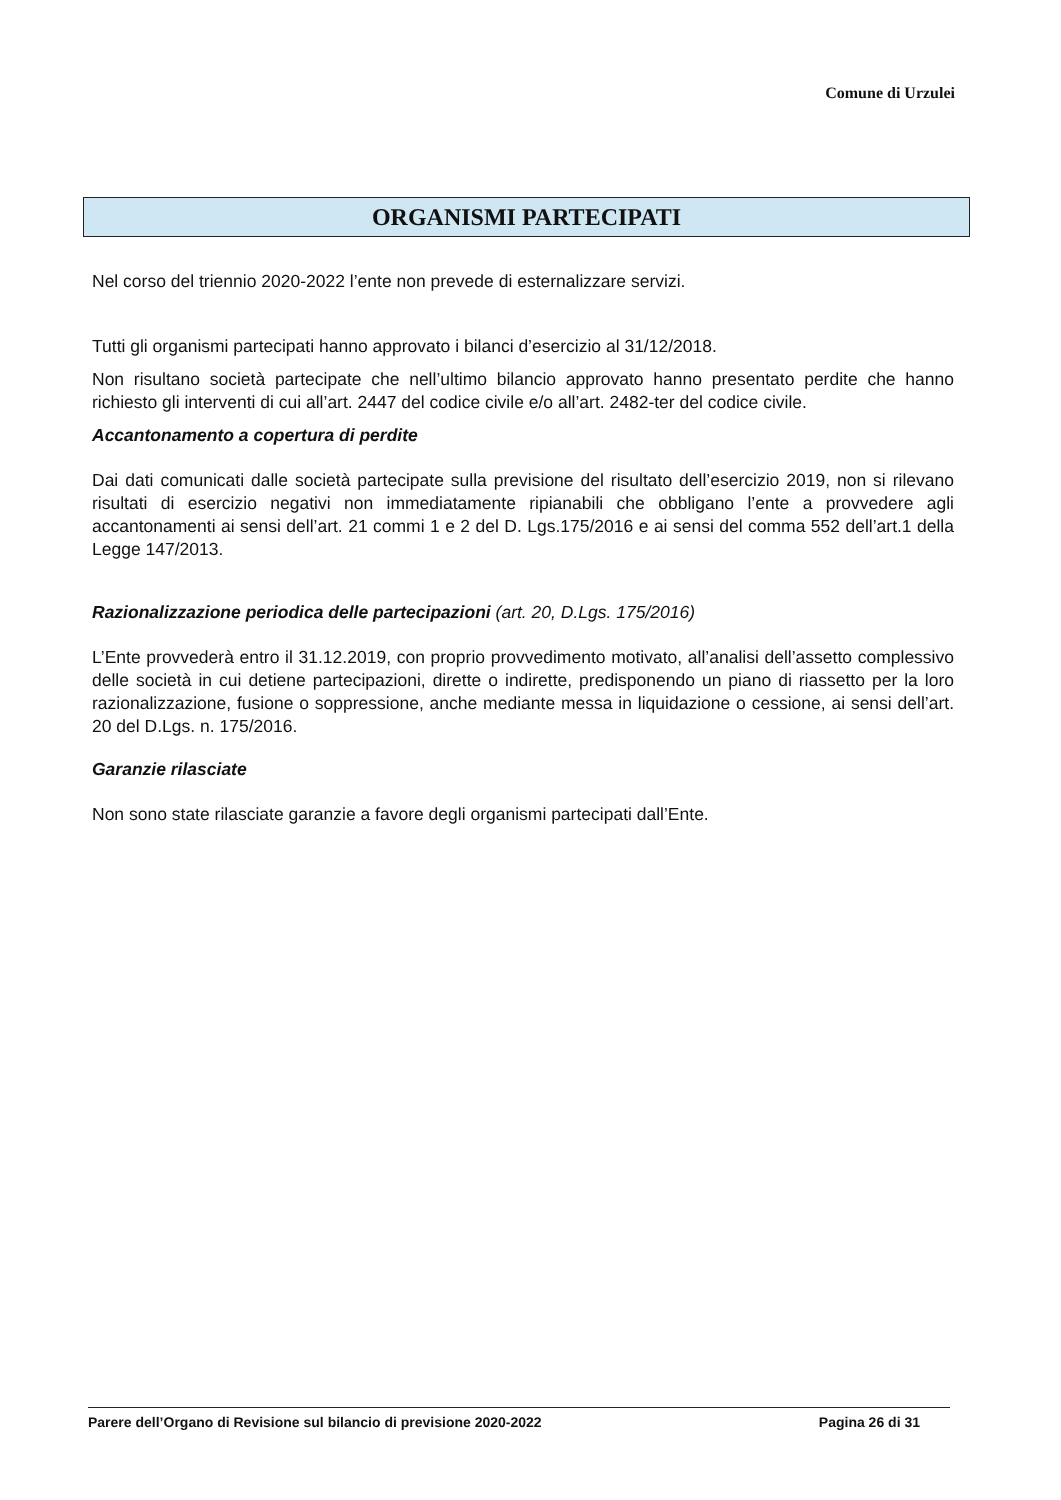Comune di Urzulei
ORGANISMI PARTECIPATI
Nel corso del triennio 2020-2022 l’ente non prevede di esternalizzare servizi.
Tutti gli organismi partecipati hanno approvato i bilanci d’esercizio al 31/12/2018.
Non risultano società partecipate che nell’ultimo bilancio approvato hanno presentato perdite che hanno richiesto gli interventi di cui all’art. 2447 del codice civile e/o all’art. 2482-ter del codice civile.
Accantonamento a copertura di perdite
Dai dati comunicati dalle società partecipate sulla previsione del risultato dell’esercizio 2019, non si rilevano risultati di esercizio negativi non immediatamente ripianabili che obbligano l’ente a provvedere agli accantonamenti ai sensi dell’art. 21 commi 1 e 2 del D. Lgs.175/2016 e ai sensi del comma 552 dell’art.1 della Legge 147/2013.
Razionalizzazione periodica delle partecipazioni (art. 20, D.Lgs. 175/2016)
L’Ente provvederà entro il 31.12.2019, con proprio provvedimento motivato, all’analisi dell’assetto complessivo delle società in cui detiene partecipazioni, dirette o indirette, predisponendo un piano di riassetto per la loro razionalizzazione, fusione o soppressione, anche mediante messa in liquidazione o cessione, ai sensi dell’art. 20 del D.Lgs. n. 175/2016.
Garanzie rilasciate
Non sono state rilasciate garanzie a favore degli organismi partecipati dall’Ente.
Parere dell’Organo di Revisione sul bilancio di previsione 2020-2022 Pagina 26 di 31